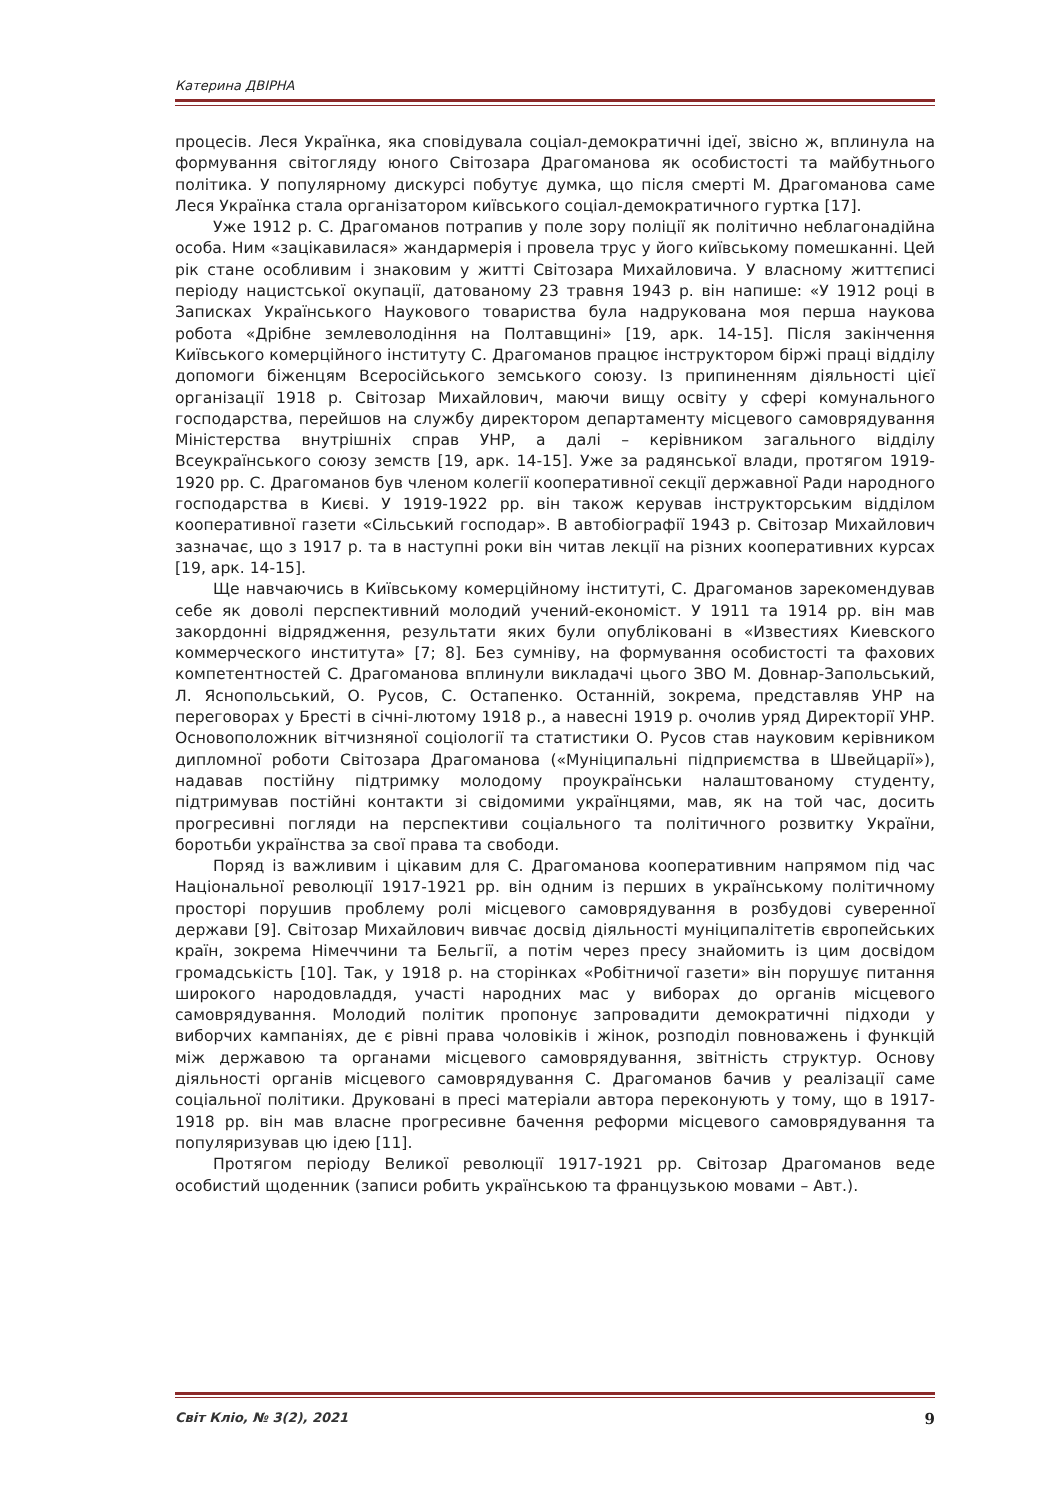Катерина ДВІРНА
процесів. Леся Українка, яка сповідувала соціал-демократичні ідеї, звісно ж, вплинула на формування світогляду юного Світозара Драгоманова як особистості та майбутнього політика. У популярному дискурсі побутує думка, що після смерті М. Драгоманова саме Леся Українка стала організатором київського соціал-демократичного гуртка [17].
Уже 1912 р. С. Драгоманов потрапив у поле зору поліції як політично неблагонадійна особа. Ним «зацікавилася» жандармерія і провела трус у його київському помешканні. Цей рік стане особливим і знаковим у житті Світозара Михайловича. У власному життєписі періоду нацистської окупації, датованому 23 травня 1943 р. він напише: «У 1912 році в Записках Українського Наукового товариства була надрукована моя перша наукова робота «Дрібне землеволодіння на Полтавщині» [19, арк. 14-15]. Після закінчення Київського комерційного інституту С. Драгоманов працює інструктором біржі праці відділу допомоги біженцям Всеросійського земського союзу. Із припиненням діяльності цієї організації 1918 р. Світозар Михайлович, маючи вищу освіту у сфері комунального господарства, перейшов на службу директором департаменту місцевого самоврядування Міністерства внутрішніх справ УНР, а далі – керівником загального відділу Всеукраїнського союзу земств [19, арк. 14-15]. Уже за радянської влади, протягом 1919-1920 рр. С. Драгоманов був членом колегії кооперативної секції державної Ради народного господарства в Києві. У 1919-1922 рр. він також керував інструкторським відділом кооперативної газети «Сільський господар». В автобіографії 1943 р. Світозар Михайлович зазначає, що з 1917 р. та в наступні роки він читав лекції на різних кооперативних курсах [19, арк. 14-15].
Ще навчаючись в Київському комерційному інституті, С. Драгоманов зарекомендував себе як доволі перспективний молодий учений-економіст. У 1911 та 1914 рр. він мав закордонні відрядження, результати яких були опубліковані в «Известиях Киевского коммерческого института» [7; 8]. Без сумніву, на формування особистості та фахових компетентностей С. Драгоманова вплинули викладачі цього ЗВО М. Довнар-Запольський, Л. Яснопольський, О. Русов, С. Остапенко. Останній, зокрема, представляв УНР на переговорах у Бресті в січні-лютому 1918 р., а навесні 1919 р. очолив уряд Директорії УНР. Основоположник вітчизняної соціології та статистики О. Русов став науковим керівником дипломної роботи Світозара Драгоманова («Муніципальні підприємства в Швейцарії»), надавав постійну підтримку молодому проукраїнськи налаштованому студенту, підтримував постійні контакти зі свідомими українцями, мав, як на той час, досить прогресивні погляди на перспективи соціального та політичного розвитку України, боротьби українства за свої права та свободи.
Поряд із важливим і цікавим для С. Драгоманова кооперативним напрямом під час Національної революції 1917-1921 рр. він одним із перших в українському політичному просторі порушив проблему ролі місцевого самоврядування в розбудові суверенної держави [9]. Світозар Михайлович вивчає досвід діяльності муніципалітетів європейських країн, зокрема Німеччини та Бельгії, а потім через пресу знайомить із цим досвідом громадськість [10]. Так, у 1918 р. на сторінках «Робітничої газети» він порушує питання широкого народовладдя, участі народних мас у виборах до органів місцевого самоврядування. Молодий політик пропонує запровадити демократичні підходи у виборчих кампаніях, де є рівні права чоловіків і жінок, розподіл повноважень і функцій між державою та органами місцевого самоврядування, звітність структур. Основу діяльності органів місцевого самоврядування С. Драгоманов бачив у реалізації саме соціальної політики. Друковані в пресі матеріали автора переконують у тому, що в 1917-1918 рр. він мав власне прогресивне бачення реформи місцевого самоврядування та популяризував цю ідею [11].
Протягом періоду Великої революції 1917-1921 рр. Світозар Драгоманов веде особистий щоденник (записи робить українською та французькою мовами – Авт.).
Світ Кліо, № 3(2), 2021 9